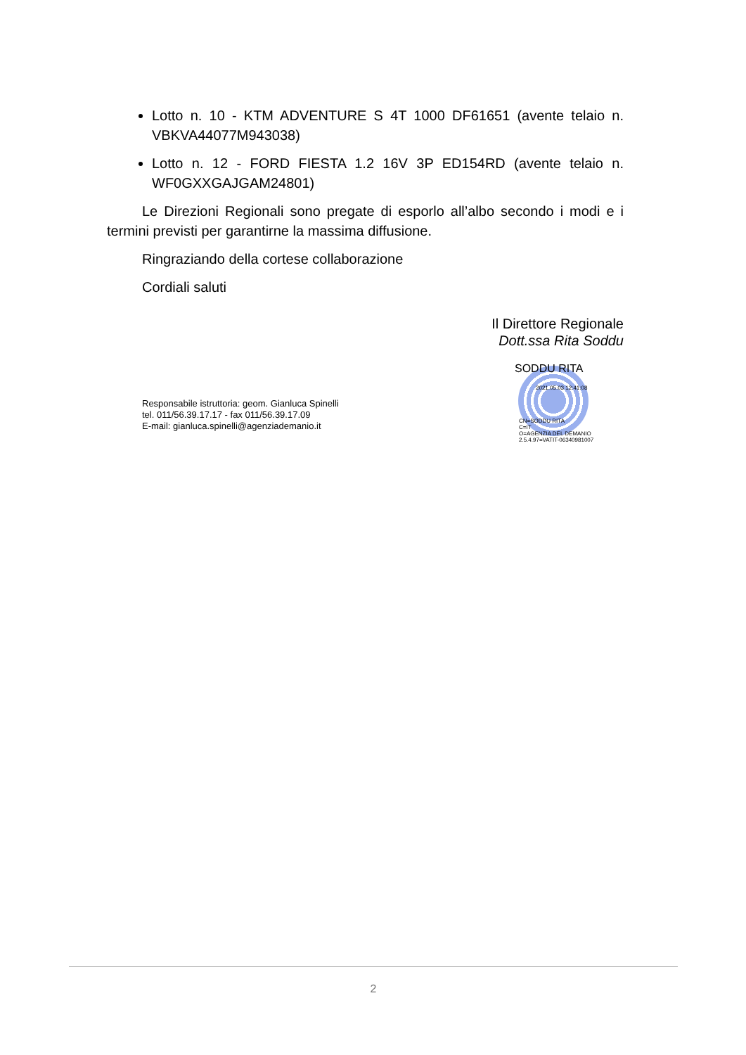Lotto n. 10 - KTM ADVENTURE S 4T 1000 DF61651 (avente telaio n. VBKVA44077M943038)
Lotto n. 12 - FORD FIESTA 1.2 16V 3P ED154RD (avente telaio n. WF0GXXGAJGAM24801)
Le Direzioni Regionali sono pregate di esporlo all’albo secondo i modi e i termini previsti per garantirne la massima diffusione.
Ringraziando della cortese collaborazione
Cordiali saluti
Il Direttore Regionale
Dott.ssa Rita Soddu
Responsabile istruttoria: geom. Gianluca Spinelli
tel. 011/56.39.17.17 - fax 011/56.39.17.09
E-mail: gianluca.spinelli@agenziademanio.it
SODDU RITA
2021.05.03 12:41:08
CN=SODDU RITA
C=IT
O=AGENZIA DEL DEMANIO
2.5.4.97=VATIT-06340981007
2